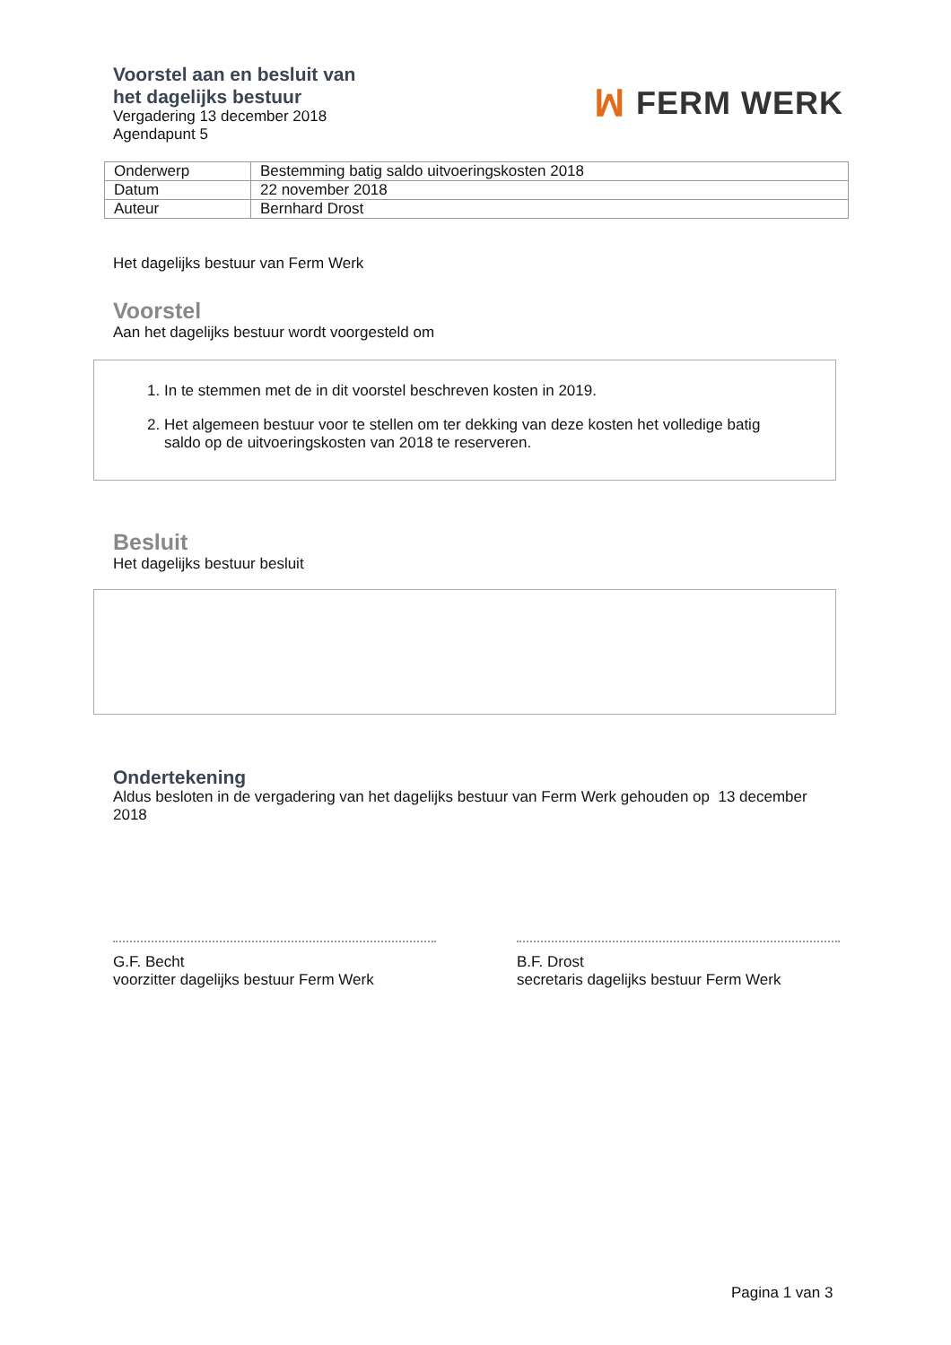Voorstel aan en besluit van
het dagelijks bestuur
Vergadering 13 december 2018
Agendapunt 5
ꟽ FERM WERK
| Onderwerp | Bestemming batig saldo uitvoeringskosten 2018 |
| Datum | 22 november 2018 |
| Auteur | Bernhard Drost |
Het dagelijks bestuur van Ferm Werk
Voorstel
Aan het dagelijks bestuur wordt voorgesteld om
1. In te stemmen met de in dit voorstel beschreven kosten in 2019.
2. Het algemeen bestuur voor te stellen om ter dekking van deze kosten het volledige batig saldo op de uitvoeringskosten van 2018 te reserveren.
Besluit
Het dagelijks bestuur besluit
Ondertekening
Aldus besloten in de vergadering van het dagelijks bestuur van Ferm Werk gehouden op 13 december 2018
G.F. Becht
voorzitter dagelijks bestuur Ferm Werk
B.F. Drost
secretaris dagelijks bestuur Ferm Werk
Pagina 1 van 3